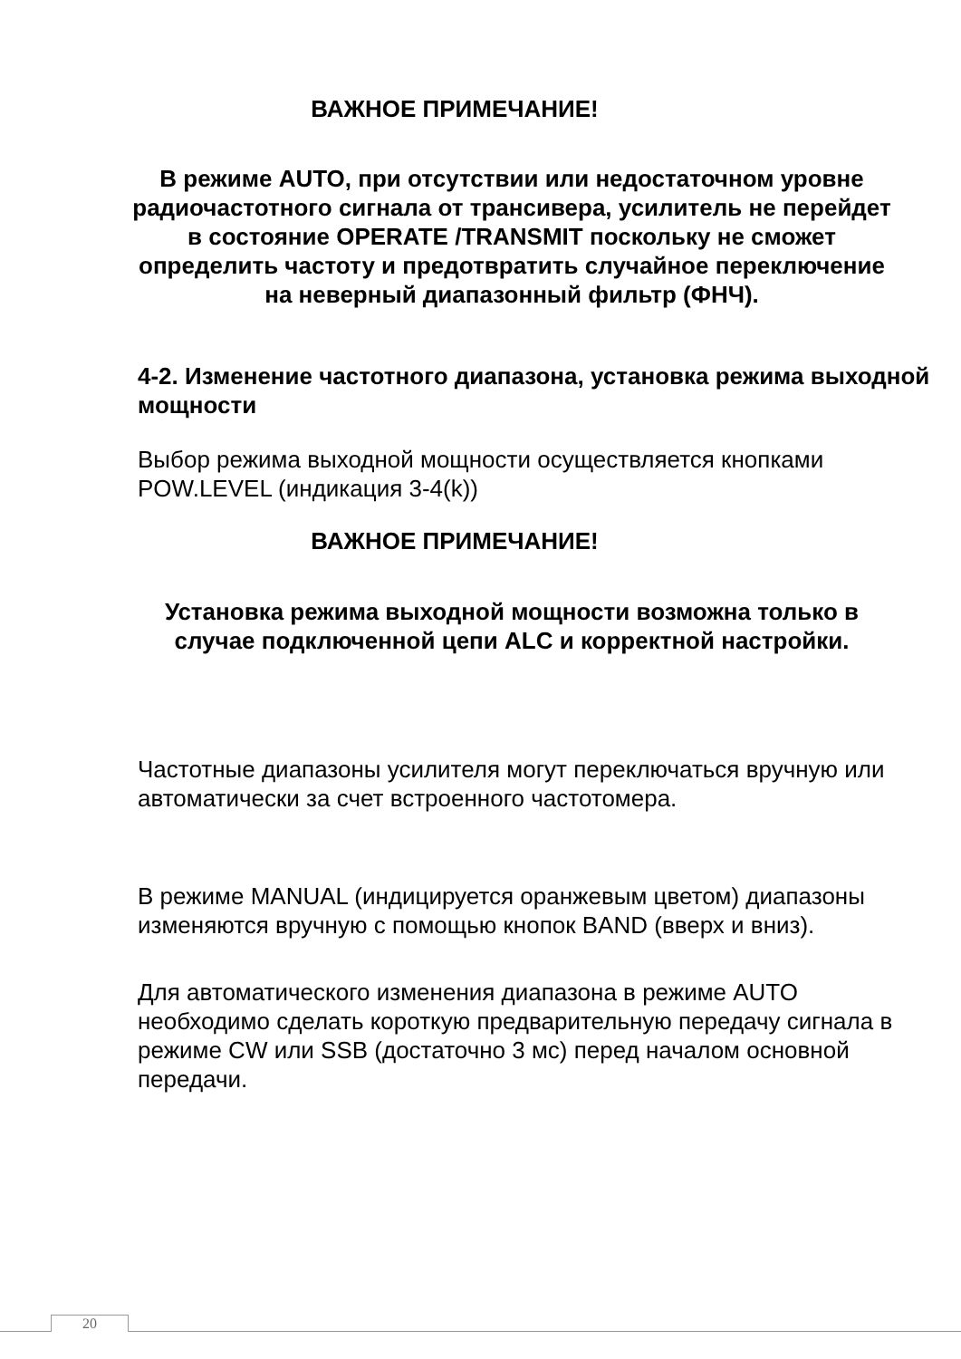ВАЖНОЕ ПРИМЕЧАНИЕ!
В режиме AUTO, при отсутствии или недостаточном уровне радиочастотного сигнала от трансивера, усилитель не перейдет в состояние OPERATE /TRANSMIT поскольку не сможет определить частоту и предотвратить случайное переключение на неверный диапазонный фильтр (ФНЧ).
4-2. Изменение частотного диапазона, установка режима выходной мощности
Выбор режима выходной мощности осуществляется кнопками POW.LEVEL (индикация 3-4(k))
ВАЖНОЕ ПРИМЕЧАНИЕ!
Установка режима выходной мощности возможна только в случае подключенной цепи ALC и корректной настройки.
Частотные диапазоны усилителя могут переключаться вручную или автоматически за счет встроенного частотомера.
В режиме MANUAL (индицируется оранжевым цветом) диапазоны изменяются вручную с помощью кнопок BAND (вверх и вниз).
Для автоматического изменения диапазона в режиме AUTO необходимо сделать короткую предварительную передачу сигнала в режиме CW или SSB (достаточно 3 мс) перед началом основной передачи.
20